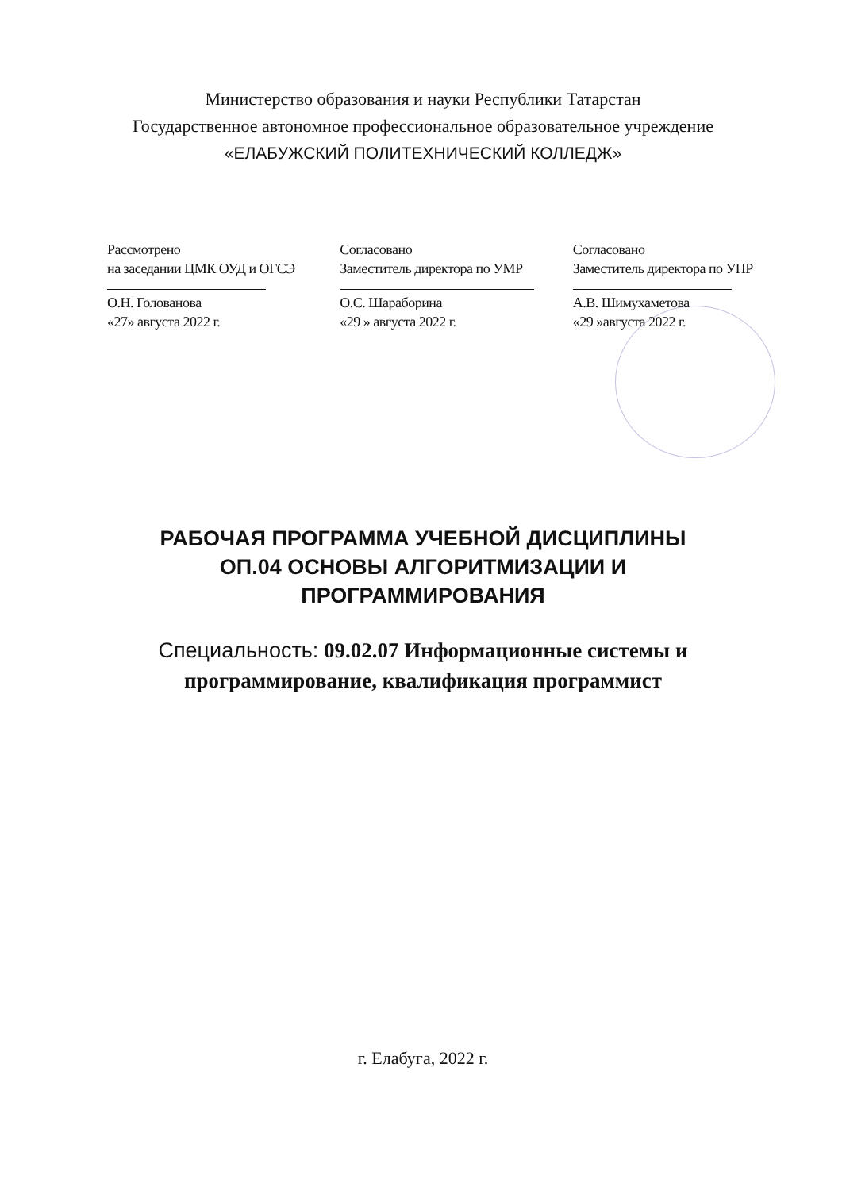Министерство образования и науки Республики Татарстан
Государственное автономное профессиональное образовательное учреждение
«ЕЛАБУЖСКИЙ ПОЛИТЕХНИЧЕСКИЙ КОЛЛЕДЖ»
Рассмотрено
на заседании ЦМК ОУД и ОГСЭ О.Н. Голованова
«27» августа 2022 г.
Согласовано
Заместитель директора по УМР О.С. Шараборина
«29 » августа 2022 г.
Согласовано
Заместитель директора по УПР А.В. Шимухаметова
«29 »августа 2022 г.
РАБОЧАЯ ПРОГРАММА УЧЕБНОЙ ДИСЦИПЛИНЫ
ОП.04 ОСНОВЫ АЛГОРИТМИЗАЦИИ И
ПРОГРАММИРОВАНИЯ
Специальность: 09.02.07 Информационные системы и
программирование, квалификация программист
г. Елабуга, 2022 г.